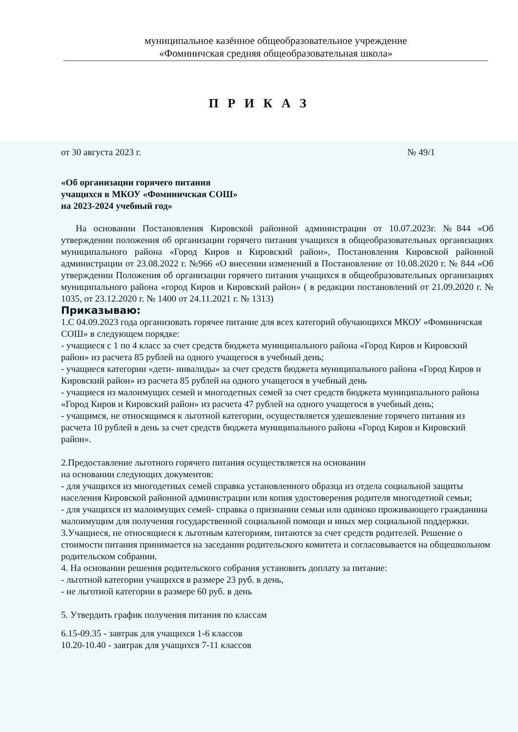муниципальное казённое общеобразовательное учреждение
«Фоминичская средняя общеобразовательная школа»
П Р И К А З
от 30 августа 2023 г. № 49/1
«Об организации горячего питания
учащихся в МКОУ «Фоминичская СОШ»
на 2023-2024 учебный год»
На основании Постановления Кировской районной администрации от 10.07.2023г. №844 «Об утверждении положения об организации горячего питания учащихся в общеобразовательных организациях муниципального района «Город Киров и Кировский район», Постановления Кировской районной администрации от 23.08.2022 г. №966 «О внесении изменений в Постановление от 10.08.2020 г. № 844 «Об утверждении Положения об организации горячего питания учащихся в общеобразовательных организациях муниципального района «город Киров и Кировский район» ( в редакции постановлений от 21.09.2020 г. № 1035, от 23.12.2020 г. № 1400 от 24.11.2021 г. № 1313)
Приказываю:
1.С 04.09.2023 года организовать горячее питание для всех категорий обучающихся МКОУ «Фоминичская СОШ» в следующем порядке:
- учащиеся с 1 по 4 класс за счет средств бюджета муниципального района «Город Киров и Кировский район» из расчета 85 рублей на одного учащегося в учебный день;
- учащиеся категории «дети- инвалиды» за счет средств бюджета муниципального района «Город Киров и Кировский район» из расчета 85 рублей на одного учащегося в учебный день
- учащиеся из малоимущих семей и многодетных семей за счет средств бюджета муниципального района «Город Киров и Кировский район» из расчета 47 рублей на одного учащегося в учебный день;
- учащимся, не относящимся к льготной категории, осуществляется удешевление горячего питания из расчета 10 рублей в день за счет средств бюджета муниципального района «Город Киров и Кировский район».
2.Предоставление льготного горячего питания осуществляется на основании
на основании следующих документов:
- для учащихся из многодетных семей справка установленного образца из отдела социальной защиты населения Кировской районной администрации или копия удостоверения родителя многодетной семьи;
- для учащихся из малоимущих семей- справка о признании семьи или одиноко проживающего гражданина малоимущим для получения государственной социальной помощи и иных мер социальной поддержки.
3.Учащиеся, не относящиеся к льготным категориям, питаются за счет средств родителей. Решение о стоимости питания принимается на заседании родительского комитета и согласовывается на общешкольном родительском собрании.
4. На основании решения родительского собрания установить доплату за питание:
- льготной категории учащихся в размере 23 руб. в день,
- не льготной категории в размере 60 руб. в день
5. Утвердить график получения питания по классам
6.15-09.35 - завтрак для учащихся 1-6 классов
10.20-10.40 - завтрак для учащихся 7-11 классов